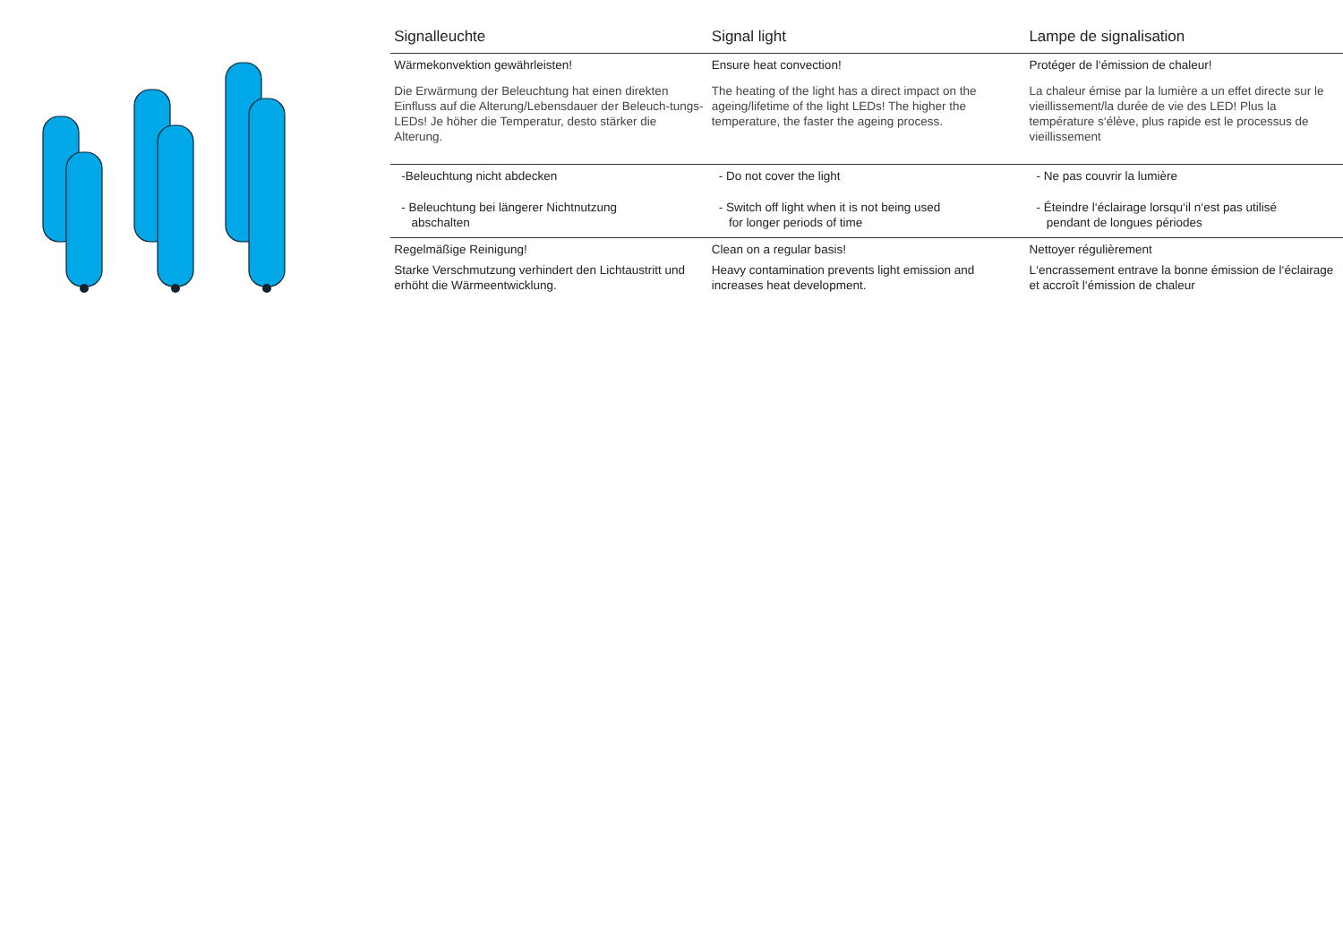| Signalleuchte | Signal light | Lampe de signalisation |
| --- | --- | --- |
| Wärmekonvektion gewährleisten! Die Erwärmung der Beleuchtung hat einen direkten Einfluss auf die Alterung/Lebensdauer der Beleuch-tungs-LEDs! Je höher die Temperatur, desto stärker die Alterung. | Ensure heat convection! The heating of the light has a direct impact on the ageing/lifetime of the light LEDs! The higher the temperature, the faster the ageing process. | Protéger de l‘émission de chaleur! La chaleur émise par la lumière a un effet directe sur le vieillissement/la durée de vie des LED! Plus la température s‘élève, plus rapide est le processus de vieillissement |
| -Beleuchtung nicht abdecken - Beleuchtung bei längerer Nichtnutzung abschalten | - Do not cover the light - Switch off light when it is not being used for longer periods of time | - Ne pas couvrir la lumière - Éteindre l‘éclairage lorsqu‘il n‘est pas utilisé pendant de longues périodes |
| Regelmäßige Reinigung! Starke Verschmutzung verhindert den Lichtaustritt und erhöht die Wärmeentwicklung. | Clean on a regular basis! Heavy contamination prevents light emission and increases heat development. | Nettoyer régulièrement L‘encrassement entrave la bonne émission de l‘éclairage et accroît l‘émission de chaleur |